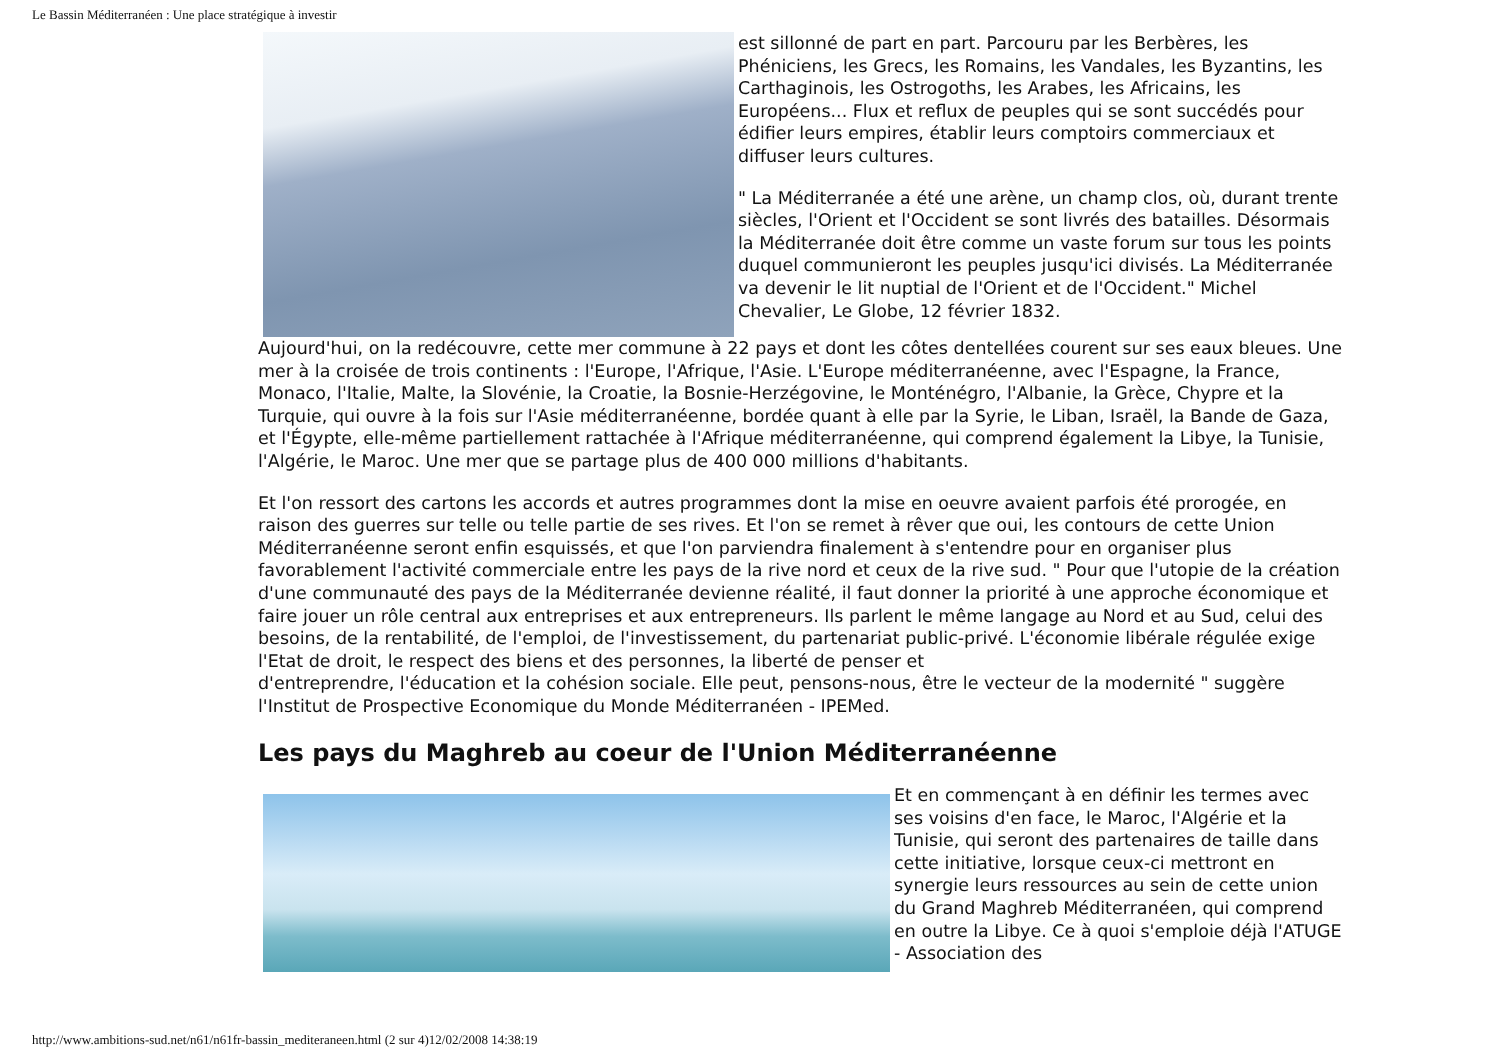Le Bassin Méditerranéen : Une place stratégique à investir
est sillonné de part en part. Parcouru par les Berbères, les Phéniciens, les Grecs, les Romains, les Vandales, les Byzantins, les Carthaginois, les Ostrogoths, les Arabes, les Africains, les Européens... Flux et reflux de peuples qui se sont succédés pour édifier leurs empires, établir leurs comptoirs commerciaux et
diffuser leurs cultures.
" La Méditerranée a été une arène, un champ clos, où, durant trente siècles, l'Orient et l'Occident se sont livrés des batailles. Désormais la Méditerranée doit être comme un vaste forum sur tous les points duquel communieront les peuples jusqu'ici divisés. La Méditerranée va devenir le lit nuptial de l'Orient et de l'Occident." Michel Chevalier, Le Globe, 12 février 1832.
Aujourd'hui, on la redécouvre, cette mer commune à 22 pays et dont les côtes dentellées courent sur ses eaux bleues. Une mer à la croisée de trois continents : l'Europe, l'Afrique, l'Asie. L'Europe méditerranéenne, avec l'Espagne, la France, Monaco, l'Italie, Malte, la Slovénie, la Croatie, la Bosnie-Herzégovine, le Monténégro, l'Albanie, la Grèce, Chypre et la Turquie, qui ouvre à la fois sur l'Asie méditerranéenne, bordée quant à elle par la Syrie, le Liban, Israël, la Bande de Gaza, et l'Égypte, elle-même partiellement rattachée à l'Afrique méditerranéenne, qui comprend également la Libye, la Tunisie, l'Algérie, le Maroc. Une mer que se partage plus de 400 000 millions d'habitants.
Et l'on ressort des cartons les accords et autres programmes dont la mise en oeuvre avaient parfois été prorogée, en raison des guerres sur telle ou telle partie de ses rives. Et l'on se remet à rêver que oui, les contours de cette Union Méditerranéenne seront enfin esquissés, et que l'on parviendra finalement à s'entendre pour en organiser plus favorablement l'activité commerciale entre les pays de la rive nord et ceux de la rive sud. " Pour que l'utopie de la création d'une communauté des pays de la Méditerranée devienne réalité, il faut donner la priorité à une approche économique et faire jouer un rôle central aux entreprises et aux entrepreneurs. Ils parlent le même langage au Nord et au Sud, celui des besoins, de la rentabilité, de l'emploi, de l'investissement, du partenariat public-privé. L'économie libérale régulée exige l'Etat de droit, le respect des biens et des personnes, la liberté de penser et
d'entreprendre, l'éducation et la cohésion sociale. Elle peut, pensons-nous, être le vecteur de la modernité " suggère l'Institut de Prospective Economique du Monde Méditerranéen - IPEMed.
Les pays du Maghreb au coeur de l'Union Méditerranéenne
Et en commençant à en définir les termes avec ses voisins d'en face, le Maroc, l'Algérie et la Tunisie, qui seront des partenaires de taille dans cette initiative, lorsque ceux-ci mettront en synergie leurs ressources au sein de cette union du Grand Maghreb Méditerranéen, qui comprend en outre la Libye. Ce à quoi s'emploie déjà l'ATUGE - Association des
http://www.ambitions-sud.net/n61/n61fr-bassin_mediteraneen.html (2 sur 4)12/02/2008 14:38:19